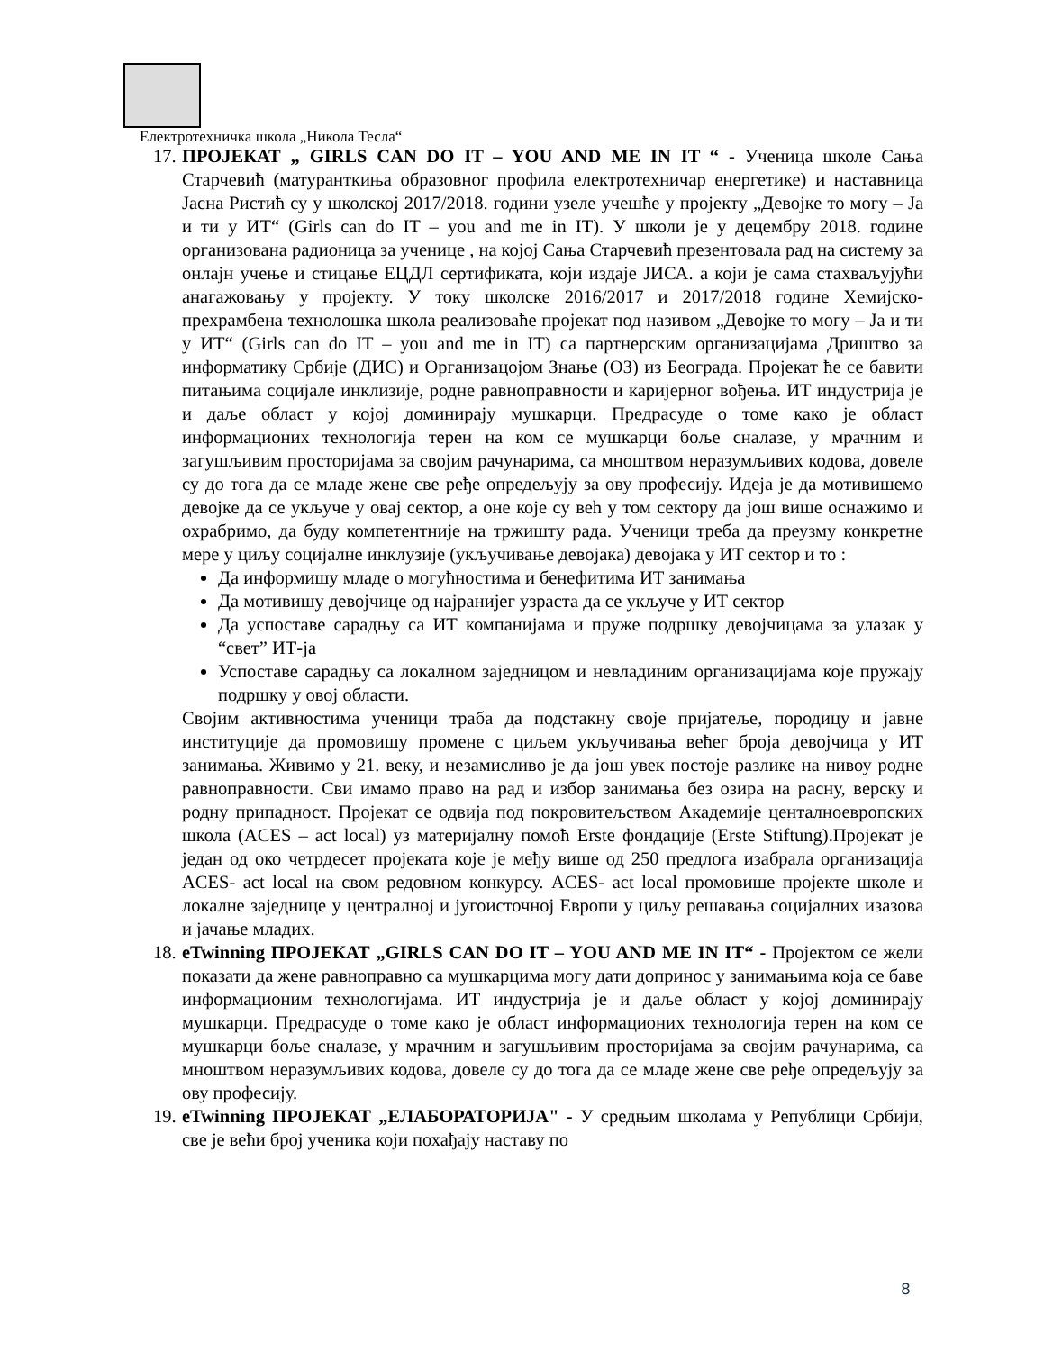Електротехничка школа „Никола Тесла“
17.
ПРОЈЕКАТ „ GIRLS CAN DO IT – YOU AND ME IN IT “ - Ученица школе Сања Старчевић (матуранткиња образовног профила електротехничар енергетике) и наставница Јасна Ристић су у школској 2017/2018. години узеле учешће у пројекту „Девојке то могу – Ја и ти у ИТ“ (Girls can do IT – you and me in IT). У школи је у децембру 2018. године организована радионица за ученице , на којој Сања Старчевић презентовала рад на систему за онлајн учење и стицање ЕЦДЛ сертификата, који издаје ЈИСА. а који је сама стахваљујући анагажовању у пројекту. У току школске 2016/2017 и 2017/2018 године Хемијско-прехрамбена технолошка школа реализоваће пројекат под називом „Девојке то могу – Ја и ти у ИТ“ (Girls can do IT – you and me in IT) са партнерским организацијама Дриштво за информатику Србије (ДИС) и Организацојом Знање (ОЗ) из Београда. Пројекат ће се бавити питањима социјале инклизије, родне равноправности и каријерног вођења. ИТ индустрија је и даље област у којој доминирају мушкарци. Предрасуде о томе како је област информационих технологија терен на ком се мушкарци боље сналазе, у мрачним и загушљивим просторијама за својим рачунарима, са мноштвом неразумљивих кодова, довеле су до тога да се младе жене све ређе опредељују за ову професију. Идеја је да мотивишемо девојке да се укључе у овај сектор, а оне које су већ у том сектору да још више оснажимо и охрабримо, да буду компетентније на тржишту рада. Ученици треба да преузму конкретне мере у циљу социјалне инклузије (укључивање девојака) девојака у ИТ сектор и то :
Да информишу младе о могућностима и бенефитима ИТ занимања
Да мотивишу девојчице од најранијег узраста да се укључе у ИТ сектор
Да успоставе сарадњу са ИТ компанијама и пруже подршку девојчицама за улазак у “свет” ИТ-ја
Успоставе сарадњу са локалном заједницом и невладиним организацијама које пружају подршку у овој области.
Својим активностима ученици траба да подстакну своје пријатеље, породицу и јавне институције да промовишу промене с циљем укључивања већег броја девојчица у ИТ занимања. Живимо у 21. веку, и незамисливо је да још увек постоје разлике на нивоу родне равноправности. Сви имамо право на рад и избор занимања без озира на расну, верску и родну припадност. Пројекат се одвија под покровитељством Академије центалноевропских школа (ACES – act local) уз материјалну помоћ Erste фондације (Erste Stiftung).Пројекат је један од око четрдесет пројеката које је међу више од 250 предлога изабрала организација ACES- act local на свом редовном конкурсу. ACES- act local промовише пројекте школе и локалне заједнице у централној и југоисточној Европи у циљу решавања социјалних изазова и јачање младих.
18.
eTwinning ПРОЈЕКАТ „GIRLS CAN DO IT – YOU AND ME IN IT“ - Пројектом се жели показати да жене равноправно са мушкарцима могу дати допринос у занимањима која се баве информационим технологијама. ИТ индустрија је и даље област у којој доминирају мушкарци. Предрасуде о томе како је област информационих технологија терен на ком се мушкарци боље сналазе, у мрачним и загушљивим просторијама за својим рачунарима, са мноштвом неразумљивих кодова, довеле су до тога да се младе жене све ређе опредељују за ову професију.
19.
eTwinning ПРОЈЕКАТ „ЕЛАБОРАТОРИЈА" - У средњим школама у Републици Србији, све је већи број ученика који похађају наставу по
8